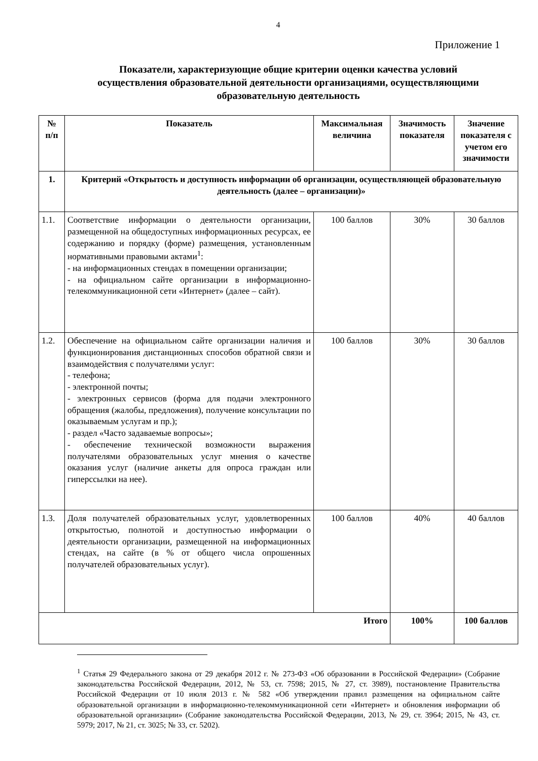4
Приложение 1
Показатели, характеризующие общие критерии оценки качества условий осуществления образовательной деятельности организациями, осуществляющими образовательную деятельность
| № п/п | Показатель | Максимальная величина | Значимость показателя | Значение показателя с учетом его значимости |
| --- | --- | --- | --- | --- |
| 1. | Критерий «Открытость и доступность информации об организации, осуществляющей образовательную деятельность (далее – организации)» | | | |
| 1.1. | Соответствие информации о деятельности организации, размещенной на общедоступных информационных ресурсах, ее содержанию и порядку (форме) размещения, установленным нормативными правовыми актами<sup>1</sup>: - на информационных стендах в помещении организации; - на официальном сайте организации в информационно-телекоммуникационной сети «Интернет» (далее – сайт). | 100 баллов | 30% | 30 баллов |
| 1.2. | Обеспечение на официальном сайте организации наличия и функционирования дистанционных способов обратной связи и взаимодействия с получателями услуг: - телефона; - электронной почты; - электронных сервисов (форма для подачи электронного обращения (жалобы, предложения), получение консультации по оказываемым услугам и пр.); - раздел «Часто задаваемые вопросы»; - обеспечение технической возможности выражения получателями образовательных услуг мнения о качестве оказания услуг (наличие анкеты для опроса граждан или гиперссылки на нее). | 100 баллов | 30% | 30 баллов |
| 1.3. | Доля получателей образовательных услуг, удовлетворенных открытостью, полнотой и доступностью информации о деятельности организации, размещенной на информационных стендах, на сайте (в % от общего числа опрошенных получателей образовательных услуг). | 100 баллов | 40% | 40 баллов |
| Итого | | | 100% | 100 баллов |
<sup>1</sup> Статья 29 Федерального закона от 29 декабря 2012 г. № 273-ФЗ «Об образовании в Российской Федерации» (Собрание законодательства Российской Федерации, 2012, № 53, ст. 7598; 2015, № 27, ст. 3989), постановление Правительства Российской Федерации от 10 июля 2013 г. № 582 «Об утверждении правил размещения на официальном сайте образовательной организации в информационно-телекоммуникационной сети «Интернет» и обновления информации об образовательной организации» (Собрание законодательства Российской Федерации, 2013, № 29, ст. 3964; 2015, № 43, ст. 5979; 2017, № 21, ст. 3025; № 33, ст. 5202).